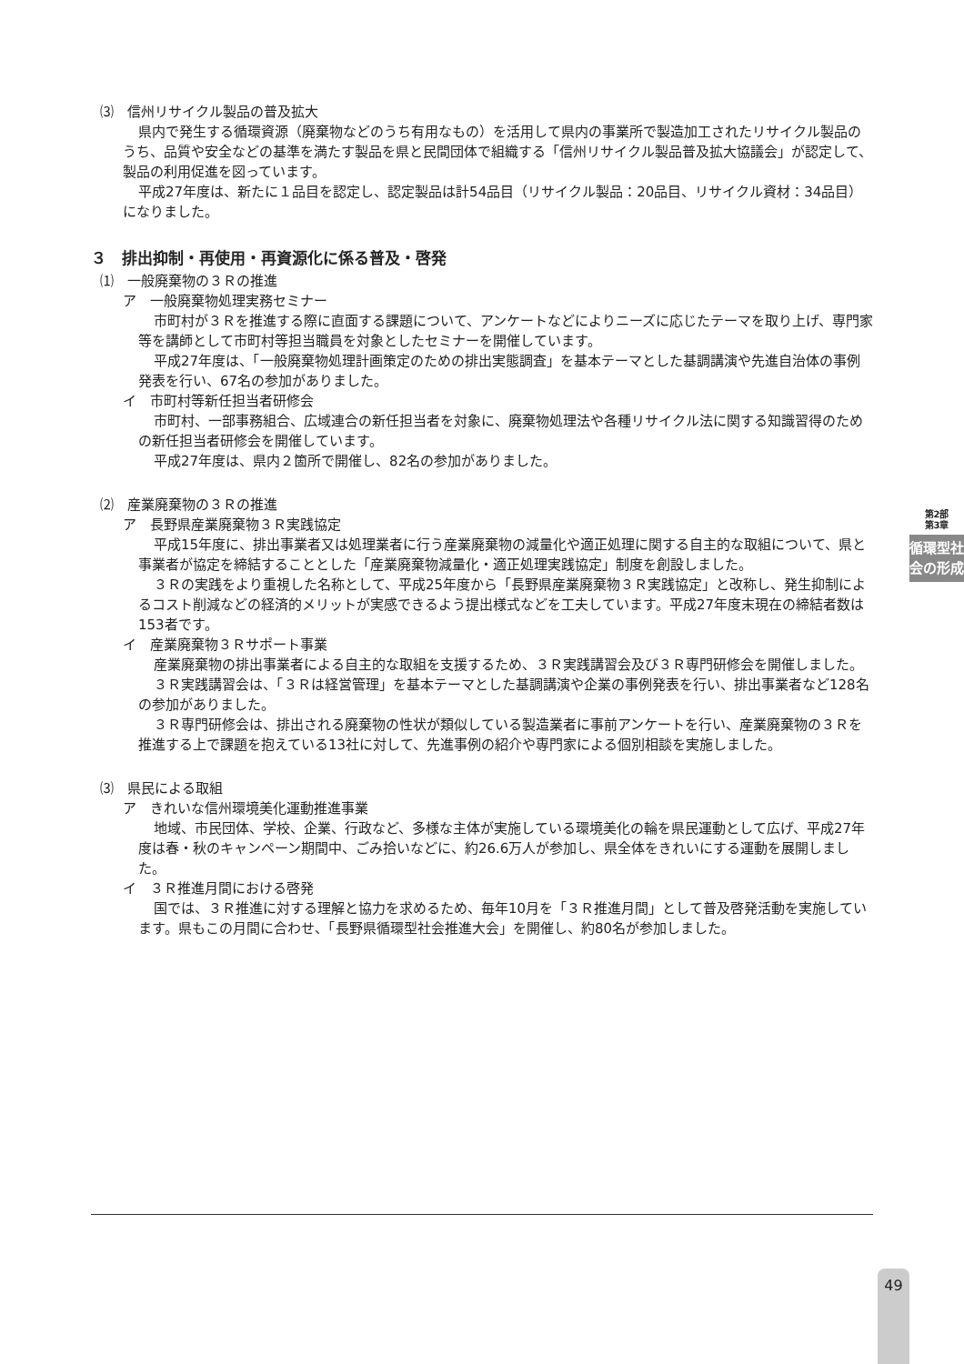⑶　信州リサイクル製品の普及拡大
県内で発生する循環資源（廃棄物などのうち有用なもの）を活用して県内の事業所で製造加工されたリサイクル製品のうち、品質や安全などの基準を満たす製品を県と民間団体で組織する「信州リサイクル製品普及拡大協議会」が認定して、製品の利用促進を図っています。
平成27年度は、新たに１品目を認定し、認定製品は計54品目（リサイクル製品：20品目、リサイクル資材：34品目）になりました。
３　排出抑制・再使用・再資源化に係る普及・啓発
⑴　一般廃棄物の３Ｒの推進
ア　一般廃棄物処理実務セミナー
市町村が３Ｒを推進する際に直面する課題について、アンケートなどによりニーズに応じたテーマを取り上げ、専門家等を講師として市町村等担当職員を対象としたセミナーを開催しています。
平成27年度は、「一般廃棄物処理計画策定のための排出実態調査」を基本テーマとした基調講演や先進自治体の事例発表を行い、67名の参加がありました。
イ　市町村等新任担当者研修会
市町村、一部事務組合、広域連合の新任担当者を対象に、廃棄物処理法や各種リサイクル法に関する知識習得のための新任担当者研修会を開催しています。
平成27年度は、県内２箇所で開催し、82名の参加がありました。
⑵　産業廃棄物の３Ｒの推進
ア　長野県産業廃棄物３Ｒ実践協定
平成15年度に、排出事業者又は処理業者に行う産業廃棄物の減量化や適正処理に関する自主的な取組について、県と事業者が協定を締結することとした「産業廃棄物減量化・適正処理実践協定」制度を創設しました。
３Ｒの実践をより重視した名称として、平成25年度から「長野県産業廃棄物３Ｒ実践協定」と改称し、発生抑制によるコスト削減などの経済的メリットが実感できるよう提出様式などを工夫しています。平成27年度末現在の締結者数は153者です。
イ　産業廃棄物３Ｒサポート事業
産業廃棄物の排出事業者による自主的な取組を支援するため、３Ｒ実践講習会及び３Ｒ専門研修会を開催しました。
３Ｒ実践講習会は、「３Ｒは経営管理」を基本テーマとした基調講演や企業の事例発表を行い、排出事業者など128名の参加がありました。
３Ｒ専門研修会は、排出される廃棄物の性状が類似している製造業者に事前アンケートを行い、産業廃棄物の３Ｒを推進する上で課題を抱えている13社に対して、先進事例の紹介や専門家による個別相談を実施しました。
⑶　県民による取組
ア　きれいな信州環境美化運動推進事業
地域、市民団体、学校、企業、行政など、多様な主体が実施している環境美化の輪を県民運動として広げ、平成27年度は春・秋のキャンペーン期間中、ごみ拾いなどに、約26.6万人が参加し、県全体をきれいにする運動を展開しました。
イ　３Ｒ推進月間における啓発
国では、３Ｒ推進に対する理解と協力を求めるため、毎年10月を「３Ｒ推進月間」として普及啓発活動を実施しています。県もこの月間に合わせ、「長野県循環型社会推進大会」を開催し、約80名が参加しました。
第2部
第3章
循環型社会の形成
49